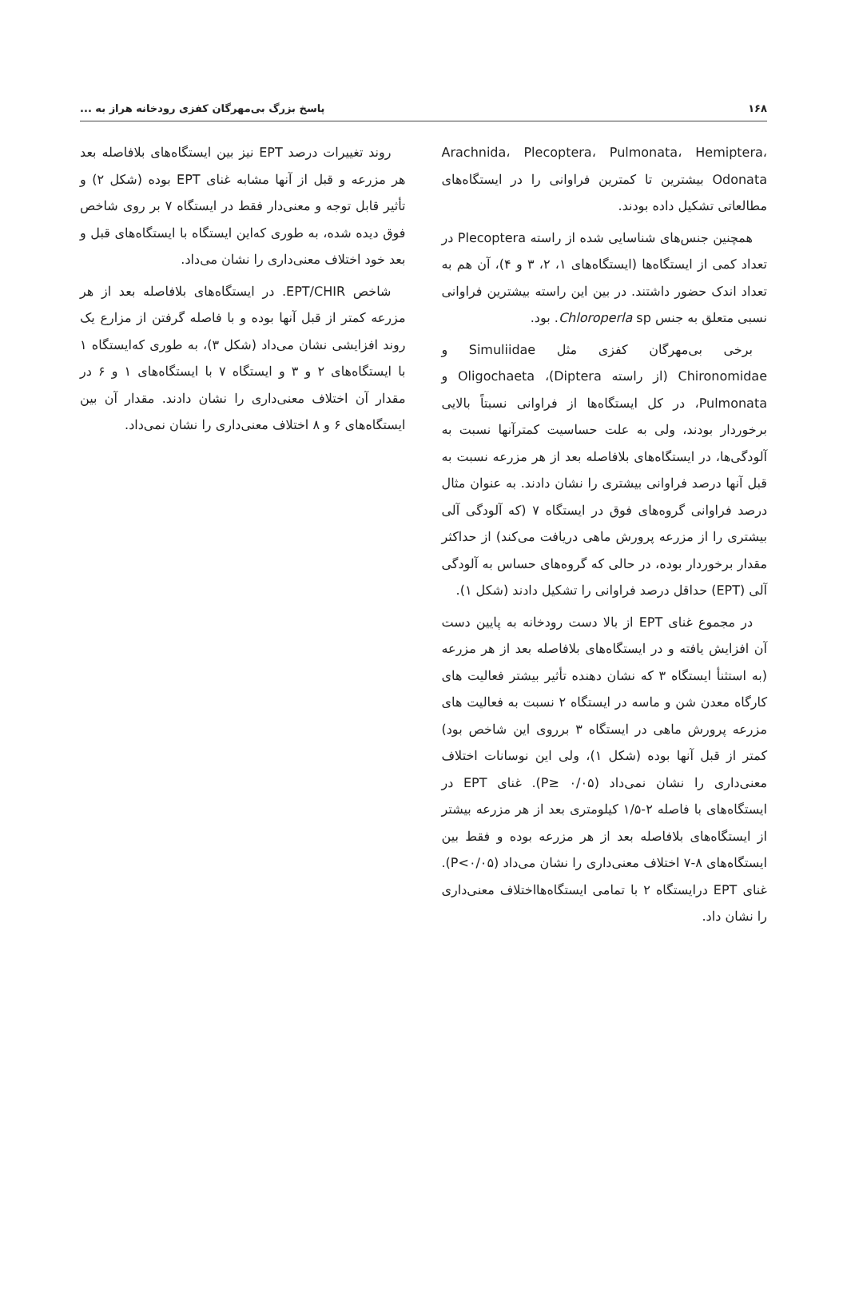۱۶۸ پاسخ بزرگ بی‌مهرگان کفزی رودخانه هراز به ...
Arachnida، Plecoptera، Pulmonata، Hemiptera، Odonata بیشترین تا کمترین فراوانی را در ایستگاه‌های مطالعاتی تشکیل داده بودند.
همچنین جنس‌های شناسایی شده از راسته Plecoptera در تعداد کمی از ایستگاه‌ها (ایستگاه‌های ۱، ۲، ۳ و ۴)، آن هم به تعداد اندک حضور داشتند. در بین این راسته بیشترین فراوانی نسبی متعلق به جنس Chloroperla sp. بود.
برخی بی‌مهرگان کفزی مثل Simuliidae و Chironomidae (از راسته Diptera)، Oligochaeta و Pulmonata، در کل ایستگاه‌ها از فراوانی نسبتاً بالایی برخوردار بودند، ولی به علت حساسیت کمترآنها نسبت به آلودگی‌ها، در ایستگاه‌های بلافاصله بعد از هر مزرعه نسبت به قبل آنها درصد فراوانی بیشتری را نشان دادند. به عنوان مثال درصد فراوانی گروه‌های فوق در ایستگاه ۷ (که آلودگی آلی بیشتری را از مزرعه پرورش ماهی دریافت می‌کند) از حداکثر مقدار برخوردار بوده، در حالی که گروه‌های حساس به آلودگی آلی (EPT) حداقل درصد فراوانی را تشکیل دادند (شکل ۱).
در مجموع غنای EPT از بالا دست رودخانه به پایین دست آن افزایش یافته و در ایستگاه‌های بلافاصله بعد از هر مزرعه (به استثنأ ایستگاه ۳ که نشان دهنده تأثیر بیشتر فعالیت های کارگاه معدن شن و ماسه در ایستگاه ۲ نسبت به فعالیت های مزرعه پرورش ماهی در ایستگاه ۳ برروی این شاخص بود) کمتر از قبل آنها بوده (شکل ۱)، ولی این نوسانات اختلاف معنی‌داری را نشان نمی‌داد (P≥ ۰/۰۵). غنای EPT در ایستگاه‌های با فاصله ۲-۱/۵ کیلومتری بعد از هر مزرعه بیشتر از ایستگاه‌های بلافاصله بعد از هر مزرعه بوده و فقط بین ایستگاه‌های ۸-۷ اختلاف معنی‌داری را نشان می‌داد (P<۰/۰۵). غنای EPT درایستگاه ۲ با تمامی ایستگاه‌هااختلاف معنی‌داری را نشان داد.
روند تغییرات درصد EPT نیز بین ایستگاه‌های بلافاصله بعد هر مزرعه و قبل از آنها مشابه غنای EPT بوده (شکل ۲) و تأثیر قابل توجه و معنی‌دار فقط در ایستگاه ۷ بر روی شاخص فوق دیده شده، به طوری که‌این ایستگاه با ایستگاه‌های قبل و بعد خود اختلاف معنی‌داری را نشان می‌داد.
شاخص EPT/CHIR. در ایستگاه‌های بلافاصله بعد از هر مزرعه کمتر از قبل آنها بوده و با فاصله گرفتن از مزارع یک روند افزایشی نشان می‌داد (شکل ۳)، به طوری که‌ایستگاه ۱ با ایستگاه‌های ۲ و ۳ و ایستگاه ۷ با ایستگاه‌های ۱ و ۶ در مقدار آن اختلاف معنی‌داری را نشان دادند. مقدار آن بین ایستگاه‌های ۶ و ۸ اختلاف معنی‌داری را نشان نمی‌داد.